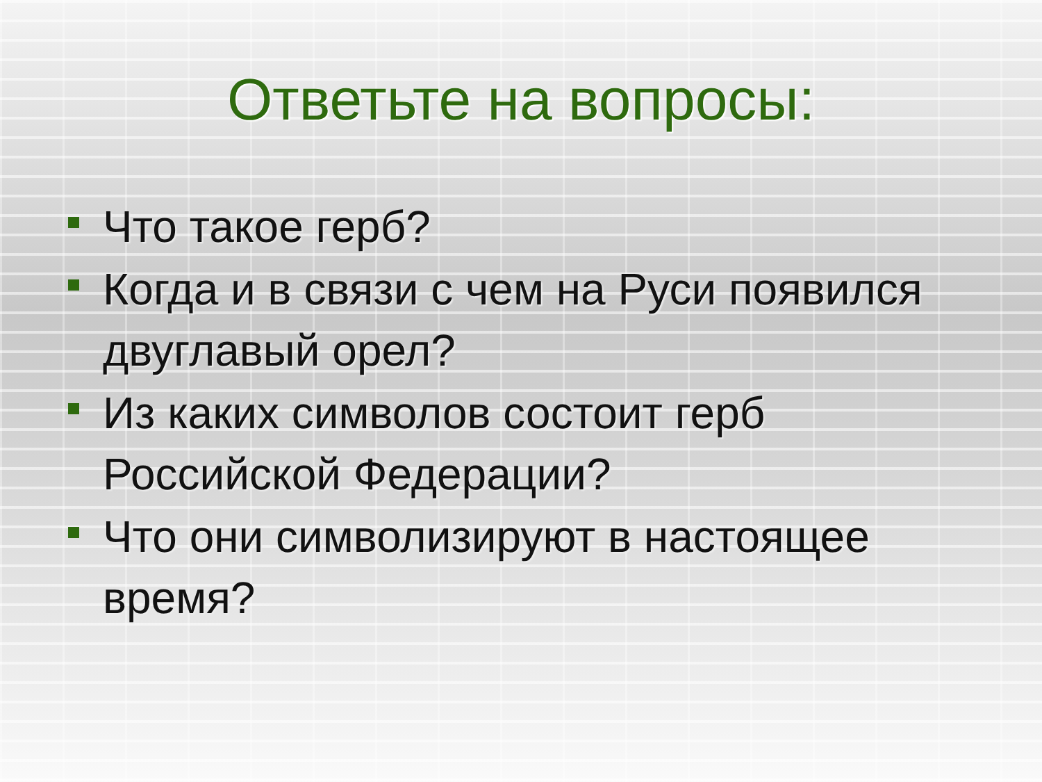Ответьте на вопросы:
Что такое герб?
Когда и в связи с чем на Руси появился двуглавый орел?
Из каких символов состоит герб Российской Федерации?
Что они символизируют в настоящее время?